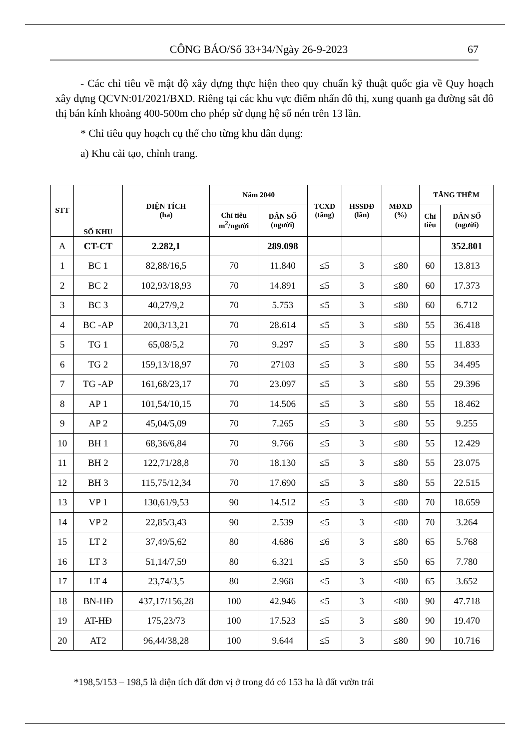CÔNG BÁO/Số 33+34/Ngày 26-9-2023 67
- Các chỉ tiêu về mật độ xây dựng thực hiện theo quy chuẩn kỹ thuật quốc gia về Quy hoạch xây dựng QCVN:01/2021/BXD. Riêng tại các khu vực điểm nhấn đô thị, xung quanh ga đường sắt đô thị bán kính khoảng 400-500m cho phép sử dụng hệ số nén trên 13 lần.
* Chỉ tiêu quy hoạch cụ thể cho từng khu dân dụng:
a) Khu cải tạo, chỉnh trang.
| STT | SỐ KHU | DIỆN TÍCH (ha) | Năm 2040 | | TCXD (tầng) | HSSDĐ (lần) | MĐXD (%) | TĂNG THÊM | |
| --- | --- | --- | --- | --- | --- | --- | --- | --- | --- |
| | | | Chỉ tiêu m<sup>2</sup>/người | DÂN SỐ (người) | | | | Chỉ tiêu | DÂN SỐ (người) |
| A | CT-CT | 2.282,1 | | 289.098 | | | | | 352.801 |
| 1 | BC 1 | 82,88/16,5 | 70 | 11.840 | ≤5 | 3 | ≤80 | 60 | 13.813 |
| 2 | BC 2 | 102,93/18,93 | 70 | 14.891 | ≤5 | 3 | ≤80 | 60 | 17.373 |
| 3 | BC 3 | 40,27/9,2 | 70 | 5.753 | ≤5 | 3 | ≤80 | 60 | 6.712 |
| 4 | BC -AP | 200,3/13,21 | 70 | 28.614 | ≤5 | 3 | ≤80 | 55 | 36.418 |
| 5 | TG 1 | 65,08/5,2 | 70 | 9.297 | ≤5 | 3 | ≤80 | 55 | 11.833 |
| 6 | TG 2 | 159,13/18,97 | 70 | 27103 | ≤5 | 3 | ≤80 | 55 | 34.495 |
| 7 | TG -AP | 161,68/23,17 | 70 | 23.097 | ≤5 | 3 | ≤80 | 55 | 29.396 |
| 8 | AP 1 | 101,54/10,15 | 70 | 14.506 | ≤5 | 3 | ≤80 | 55 | 18.462 |
| 9 | AP 2 | 45,04/5,09 | 70 | 7.265 | ≤5 | 3 | ≤80 | 55 | 9.255 |
| 10 | BH 1 | 68,36/6,84 | 70 | 9.766 | ≤5 | 3 | ≤80 | 55 | 12.429 |
| 11 | BH 2 | 122,71/28,8 | 70 | 18.130 | ≤5 | 3 | ≤80 | 55 | 23.075 |
| 12 | BH 3 | 115,75/12,34 | 70 | 17.690 | ≤5 | 3 | ≤80 | 55 | 22.515 |
| 13 | VP 1 | 130,61/9,53 | 90 | 14.512 | ≤5 | 3 | ≤80 | 70 | 18.659 |
| 14 | VP 2 | 22,85/3,43 | 90 | 2.539 | ≤5 | 3 | ≤80 | 70 | 3.264 |
| 15 | LT 2 | 37,49/5,62 | 80 | 4.686 | ≤6 | 3 | ≤80 | 65 | 5.768 |
| 16 | LT 3 | 51,14/7,59 | 80 | 6.321 | ≤5 | 3 | ≤50 | 65 | 7.780 |
| 17 | LT 4 | 23,74/3,5 | 80 | 2.968 | ≤5 | 3 | ≤80 | 65 | 3.652 |
| 18 | BN-HĐ | 437,17/156,28 | 100 | 42.946 | ≤5 | 3 | ≤80 | 90 | 47.718 |
| 19 | AT-HĐ | 175,23/73 | 100 | 17.523 | ≤5 | 3 | ≤80 | 90 | 19.470 |
| 20 | AT2 | 96,44/38,28 | 100 | 9.644 | ≤5 | 3 | ≤80 | 90 | 10.716 |
*198,5/153 – 198,5 là diện tích đất đơn vị ở trong đó có 153 ha là đất vườn trái